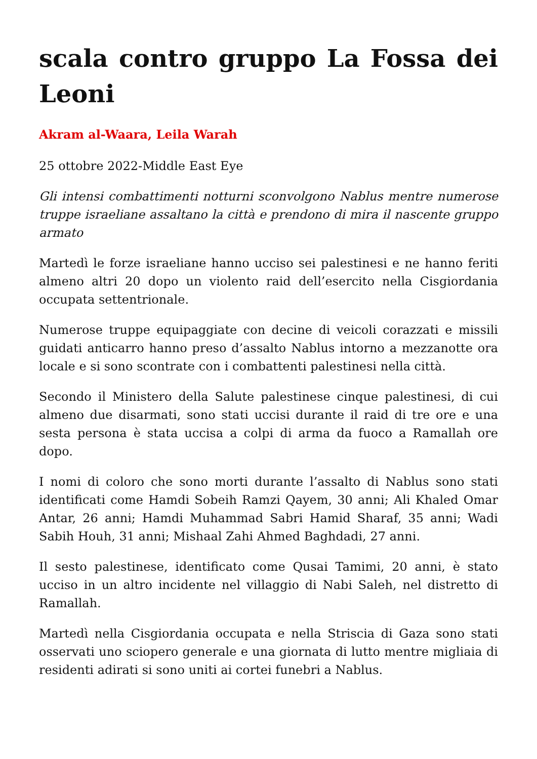scala contro gruppo La Fossa dei Leoni
Akram al-Waara, Leila Warah
25 ottobre 2022-Middle East Eye
Gli intensi combattimenti notturni sconvolgono Nablus mentre numerose truppe israeliane assaltano la città e prendono di mira il nascente gruppo armato
Martedì le forze israeliane hanno ucciso sei palestinesi e ne hanno feriti almeno altri 20 dopo un violento raid dell’esercito nella Cisgiordania occupata settentrionale.
Numerose truppe equipaggiate con decine di veicoli corazzati e missili guidati anticarro hanno preso d’assalto Nablus intorno a mezzanotte ora locale e si sono scontrate con i combattenti palestinesi nella città.
Secondo il Ministero della Salute palestinese cinque palestinesi, di cui almeno due disarmati, sono stati uccisi durante il raid di tre ore e una sesta persona è stata uccisa a colpi di arma da fuoco a Ramallah ore dopo.
I nomi di coloro che sono morti durante l’assalto di Nablus sono stati identificati come Hamdi Sobeih Ramzi Qayem, 30 anni; Ali Khaled Omar Antar, 26 anni; Hamdi Muhammad Sabri Hamid Sharaf, 35 anni; Wadi Sabih Houh, 31 anni; Mishaal Zahi Ahmed Baghdadi, 27 anni.
Il sesto palestinese, identificato come Qusai Tamimi, 20 anni, è stato ucciso in un altro incidente nel villaggio di Nabi Saleh, nel distretto di Ramallah.
Martedì nella Cisgiordania occupata e nella Striscia di Gaza sono stati osservati uno sciopero generale e una giornata di lutto mentre migliaia di residenti adirati si sono uniti ai cortei funebri a Nablus.